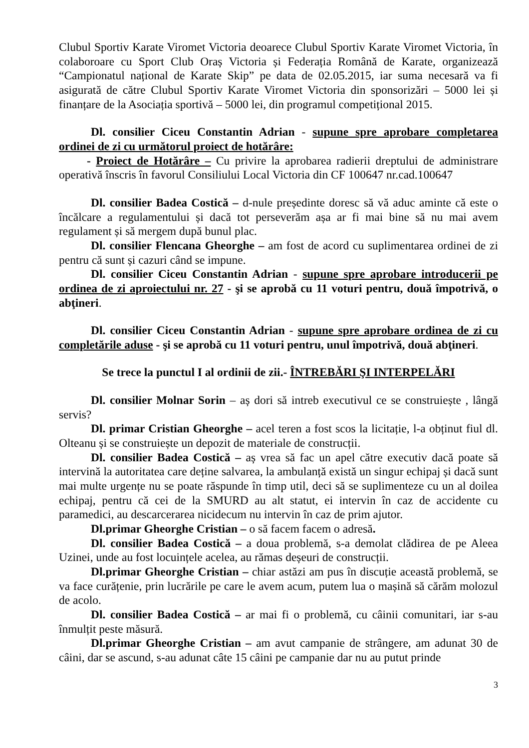Clubul Sportiv Karate Viromet Victoria deoarece Clubul Sportiv Karate Viromet Victoria, în colaboroare cu Sport Club Oraș Victoria și Federația Română de Karate, organizează “Campionatul național de Karate Skip” pe data de 02.05.2015, iar suma necesară va fi asigurată de către Clubul Sportiv Karate Viromet Victoria din sponsorizări – 5000 lei și finanțare de la Asociația sportivă – 5000 lei, din programul competițional 2015.
Dl. consilier Ciceu Constantin Adrian - supune spre aprobare completarea ordinei de zi cu următorul proiect de hotărâre:
- Proiect de Hotărâre – Cu privire la aprobarea radierii dreptului de administrare operativă înscris în favorul Consiliului Local Victoria din CF 100647 nr.cad.100647
Dl. consilier Badea Costică – d-nule președinte doresc să vă aduc aminte că este o încălcare a regulamentului și dacă tot perseverăm așa ar fi mai bine să nu mai avem regulament și să mergem după bunul plac.
Dl. consilier Flencana Gheorghe – am fost de acord cu suplimentarea ordinei de zi pentru că sunt și cazuri când se impune.
Dl. consilier Ciceu Constantin Adrian - supune spre aprobare introducerii pe ordinea de zi aproiectului nr. 27 - şi se aprobă cu 11 voturi pentru, două împotrivă, o abţineri.
Dl. consilier Ciceu Constantin Adrian - supune spre aprobare ordinea de zi cu completările aduse - şi se aprobă cu 11 voturi pentru, unul împotrivă, două abţineri.
Se trece la punctul I al ordinii de zii.- ÎNTREBĂRI ŞI INTERPELĂRI
Dl. consilier Molnar Sorin – aș dori să intreb executivul ce se construiește , lângă servis?
Dl. primar Cristian Gheorghe – acel teren a fost scos la licitație, l-a obținut fiul dl. Olteanu și se construiește un depozit de materiale de construcții.
Dl. consilier Badea Costică – aș vrea să fac un apel către executiv dacă poate să intervină la autoritatea care deține salvarea, la ambulanță există un singur echipaj și dacă sunt mai multe urgențe nu se poate răspunde în timp util, deci să se suplimenteze cu un al doilea echipaj, pentru că cei de la SMURD au alt statut, ei intervin în caz de accidente cu paramedici, au descarcerarea nicidecum nu intervin în caz de prim ajutor.
Dl.primar Gheorghe Cristian – o să facem facem o adresă.
Dl. consilier Badea Costică – a doua problemă, s-a demolat clădirea de pe Aleea Uzinei, unde au fost locuințele acelea, au rămas deșeuri de construcții.
Dl.primar Gheorghe Cristian – chiar astăzi am pus în discuție această problemă, se va face curățenie, prin lucrările pe care le avem acum, putem lua o mașină să cărăm molozul de acolo.
Dl. consilier Badea Costică – ar mai fi o problemă, cu câinii comunitari, iar s-au înmulțit peste măsură.
Dl.primar Gheorghe Cristian – am avut campanie de strângere, am adunat 30 de câini, dar se ascund, s-au adunat câte 15 câini pe campanie dar nu au putut prinde
3